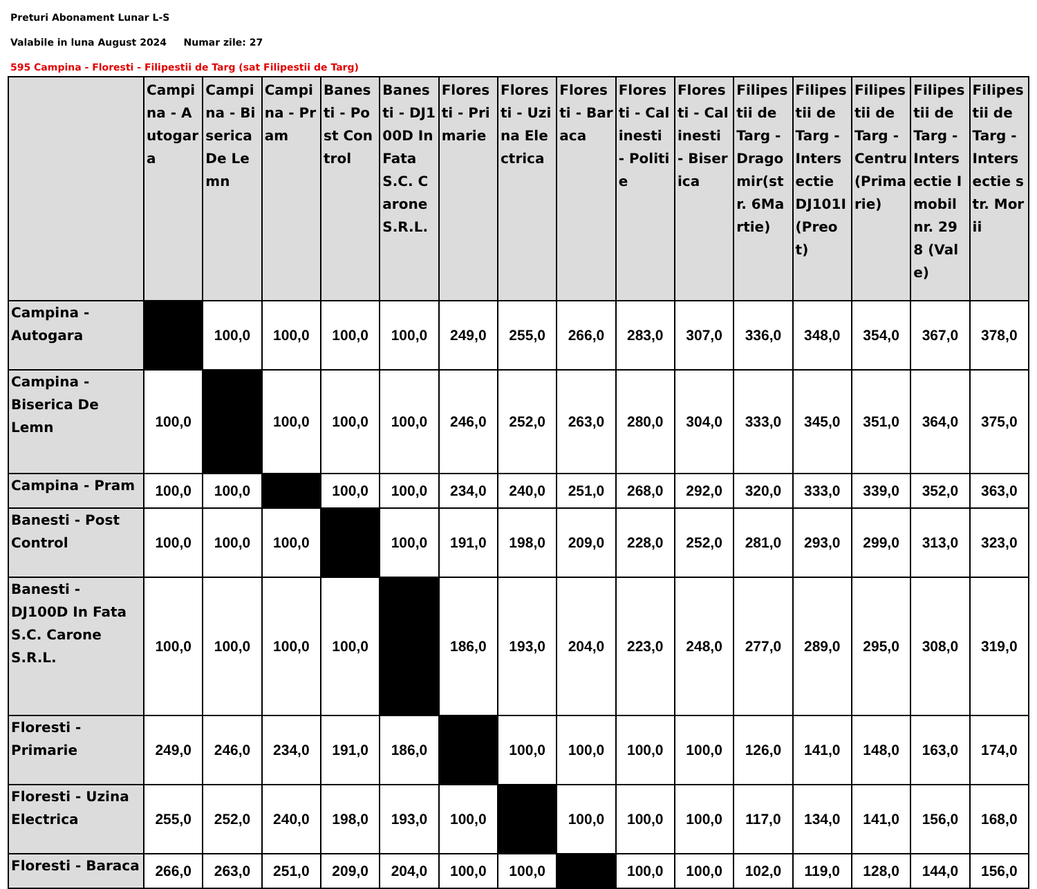Preturi Abonament Lunar L-S
Valabile in luna August 2024 Numar zile: 27
595 Campina - Floresti - Filipestii de Targ (sat Filipestii de Targ)
| | Campina - Autogara | Campina - Biserica De Lemn | Campina - Pram | Banesti - Post Control | Banesti - DJ100D In Fata S.C. Carone S.R.L. | Floresti - Primarie | Floresti - Uzina Electrica | Floresti - Baraca | Floresti - Calinesti - Politie | Floresti - Calinesti - Biserica | Filipestii de Targ - Dragomir(str. 6Martie) | Filipestii de Targ - Intersectie DJ101I (Preot) | Filipestii de Targ - Centru (Primarie) | Filipestii de Targ - Intersectie Imobil nr. 298 (Vale) | Filipestii de Targ - Intersectie str. Morii |
| --- | --- | --- | --- | --- | --- | --- | --- | --- | --- | --- | --- | --- | --- | --- | --- |
| Campina - Autogara | | 100,0 | 100,0 | 100,0 | 100,0 | 249,0 | 255,0 | 266,0 | 283,0 | 307,0 | 336,0 | 348,0 | 354,0 | 367,0 | 378,0 |
| Campina - Biserica De Lemn | 100,0 | | 100,0 | 100,0 | 100,0 | 246,0 | 252,0 | 263,0 | 280,0 | 304,0 | 333,0 | 345,0 | 351,0 | 364,0 | 375,0 |
| Campina - Pram | 100,0 | 100,0 | | 100,0 | 100,0 | 234,0 | 240,0 | 251,0 | 268,0 | 292,0 | 320,0 | 333,0 | 339,0 | 352,0 | 363,0 |
| Banesti - Post Control | 100,0 | 100,0 | 100,0 | | 100,0 | 191,0 | 198,0 | 209,0 | 228,0 | 252,0 | 281,0 | 293,0 | 299,0 | 313,0 | 323,0 |
| Banesti - DJ100D In Fata S.C. Carone S.R.L. | 100,0 | 100,0 | 100,0 | 100,0 | | 186,0 | 193,0 | 204,0 | 223,0 | 248,0 | 277,0 | 289,0 | 295,0 | 308,0 | 319,0 |
| Floresti - Primarie | 249,0 | 246,0 | 234,0 | 191,0 | 186,0 | | 100,0 | 100,0 | 100,0 | 100,0 | 126,0 | 141,0 | 148,0 | 163,0 | 174,0 |
| Floresti - Uzina Electrica | 255,0 | 252,0 | 240,0 | 198,0 | 193,0 | 100,0 | | 100,0 | 100,0 | 100,0 | 117,0 | 134,0 | 141,0 | 156,0 | 168,0 |
| Floresti - Baraca | 266,0 | 263,0 | 251,0 | 209,0 | 204,0 | 100,0 | 100,0 | | 100,0 | 100,0 | 102,0 | 119,0 | 128,0 | 144,0 | 156,0 |